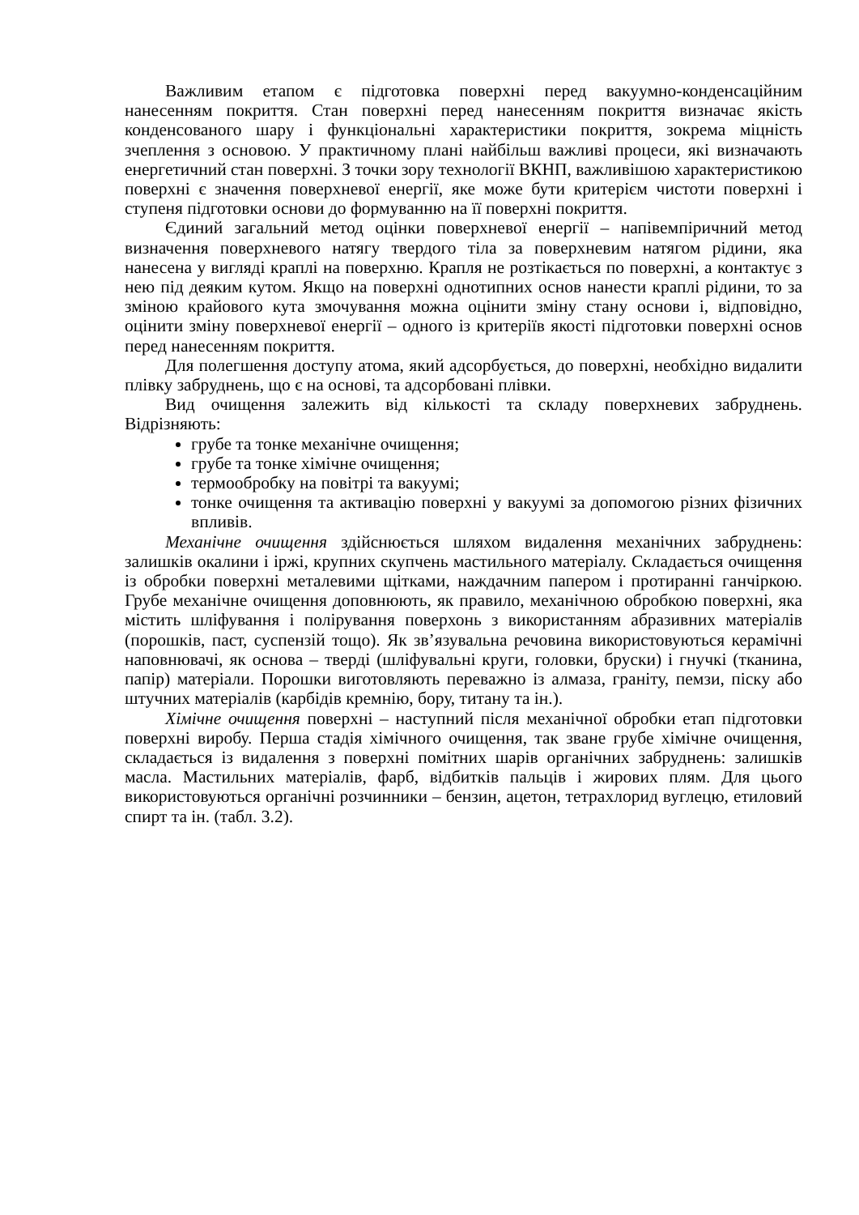Важливим етапом є підготовка поверхні перед вакуумно-конденсаційним нанесенням покриття. Стан поверхні перед нанесенням покриття визначає якість конденсованого шару і функціональні характеристики покриття, зокрема міцність зчеплення з основою. У практичному плані найбільш важливі процеси, які визначають енергетичний стан поверхні. З точки зору технології ВКНП, важливішою характеристикою поверхні є значення поверхневої енергії, яке може бути критерієм чистоти поверхні і ступеня підготовки основи до формуванню на її поверхні покриття.
Єдиний загальний метод оцінки поверхневої енергії – напівемпіричний метод визначення поверхневого натягу твердого тіла за поверхневим натягом рідини, яка нанесена у вигляді краплі на поверхню. Крапля не розтікається по поверхні, а контактує з нею під деяким кутом. Якщо на поверхні однотипних основ нанести краплі рідини, то за зміною крайового кута змочування можна оцінити зміну стану основи і, відповідно, оцінити зміну поверхневої енергії – одного із критеріїв якості підготовки поверхні основ перед нанесенням покриття.
Для полегшення доступу атома, який адсорбується, до поверхні, необхідно видалити плівку забруднень, що є на основі, та адсорбовані плівки.
Вид очищення залежить від кількості та складу поверхневих забруднень. Відрізняють:
грубе та тонке механічне очищення;
грубе та тонке хімічне очищення;
термообробку на повітрі та вакуумі;
тонке очищення та активацію поверхні у вакуумі за допомогою різних фізичних впливів.
Механічне очищення здійснюється шляхом видалення механічних забруднень: залишків окалини і іржі, крупних скупчень мастильного матеріалу. Складається очищення із обробки поверхні металевими щітками, наждачним папером і протиранні ганчіркою. Грубе механічне очищення доповнюють, як правило, механічною обробкою поверхні, яка містить шліфування і полірування поверхонь з використанням абразивних матеріалів (порошків, паст, суспензій тощо). Як зв’язувальна речовина використовуються керамічні наповнювачі, як основа – тверді (шліфувальні круги, головки, бруски) і гнучкі (тканина, папір) матеріали. Порошки виготовляють переважно із алмаза, граніту, пемзи, піску або штучних матеріалів (карбідів кремнію, бору, титану та ін.).
Хімічне очищення поверхні – наступний після механічної обробки етап підготовки поверхні виробу. Перша стадія хімічного очищення, так зване грубе хімічне очищення, складається із видалення з поверхні помітних шарів органічних забруднень: залишків масла. Мастильних матеріалів, фарб, відбитків пальців і жирових плям. Для цього використовуються органічні розчинники – бензин, ацетон, тетрахлорид вуглецю, етиловий спирт та ін. (табл. 3.2).